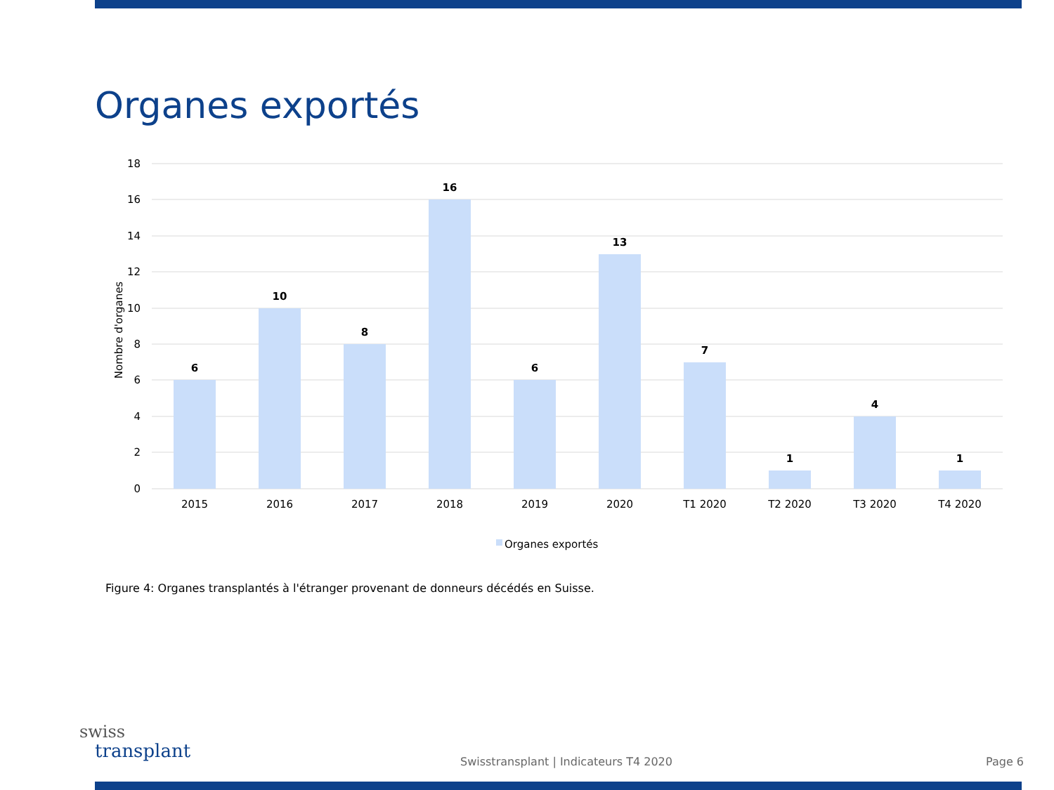Organes exportés
18
16
14
12
10
8
6
4
2
0
Nombre d'organes
6
10
8
16
6
13
7
1
4
1
2015
2016
2017
2018
2019
2020
T1 2020
T2 2020
T3 2020
T4 2020
Organes exportés
Figure 4: Organes transplantés à l'étranger provenant de donneurs décédés en Suisse.
swiss
transplant
Swisstransplant | Indicateurs T4 2020
Page 6